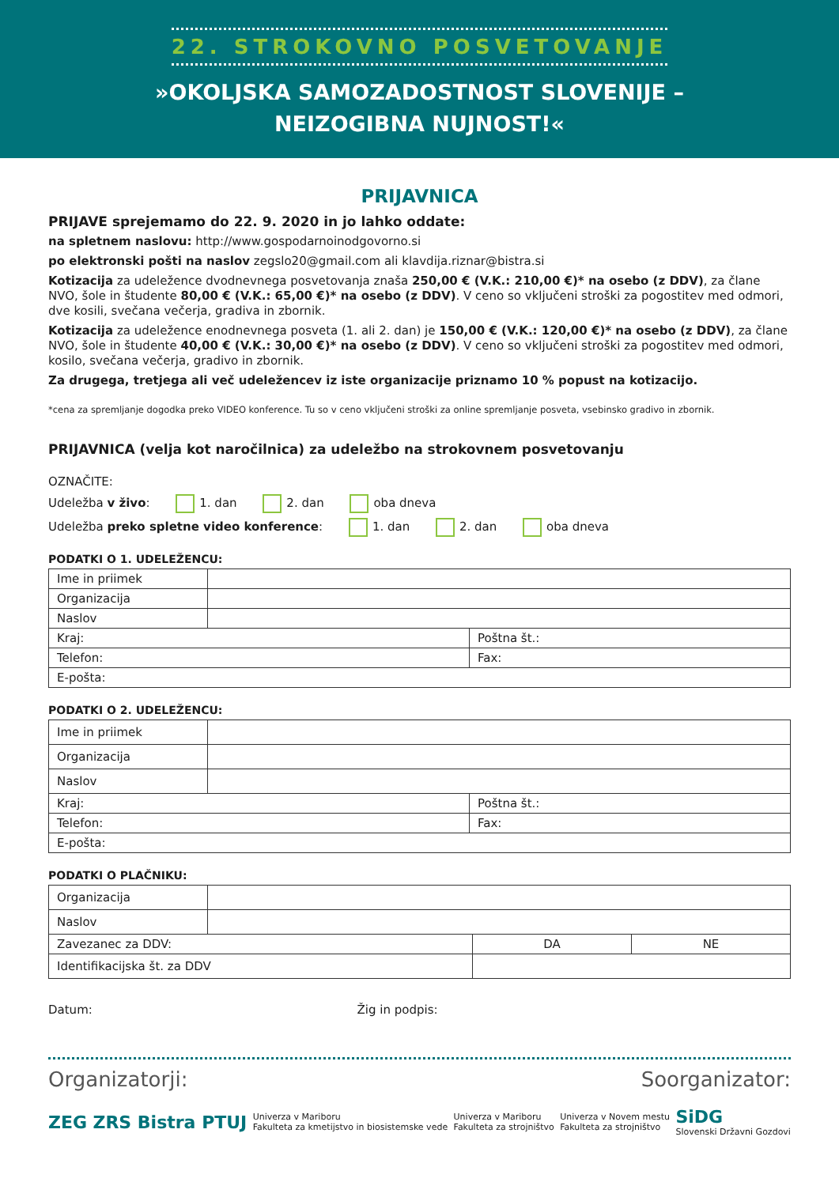22. STROKOVNO POSVETOVANJE
»OKOLJSKA SAMOZADOSTNOST SLOVENIJE –
NEIZOGIBNA NUJNOST!«
PRIJAVNICA
PRIJAVE sprejemamo do 22. 9. 2020 in jo lahko oddate:
na spletnem naslovu: http://www.gospodarnoinodgovorno.si
po elektronski pošti na naslov zegslo20@gmail.com ali klavdija.riznar@bistra.si
Kotizacija za udeležence dvodnevnega posvetovanja znaša 250,00 € (V.K.: 210,00 €)* na osebo (z DDV), za člane NVO, šole in študente 80,00 € (V.K.: 65,00 €)* na osebo (z DDV). V ceno so vključeni stroški za pogostitev med odmori, dve kosili, svečana večerja, gradiva in zbornik.
Kotizacija za udeležence enodnevnega posveta (1. ali 2. dan) je 150,00 € (V.K.: 120,00 €)* na osebo (z DDV), za člane NVO, šole in študente 40,00 € (V.K.: 30,00 €)* na osebo (z DDV). V ceno so vključeni stroški za pogostitev med odmori, kosilo, svečana večerja, gradivo in zbornik.
Za drugega, tretjega ali več udeležencev iz iste organizacije priznamo 10 % popust na kotizacijo.
*cena za spremljanje dogodka preko VIDEO konference. Tu so v ceno vključeni stroški za online spremljanje posveta, vsebinsko gradivo in zbornik.
PRIJAVNICA (velja kot naročilnica) za udeležbo na strokovnem posvetovanju
OZNAČITE:
Udeležba v živo: 1. dan 2. dan oba dneva
Udeležba preko spletne video konference: 1. dan 2. dan oba dneva
PODATKI O 1. UDELEŽENCU:
| Ime in priimek | | |
| Organizacija | | |
| Naslov | | |
| Kraj: | | Poštna št.: |
| Telefon: | | Fax: |
| E-pošta: | | |
PODATKI O 2. UDELEŽENCU:
| Ime in priimek | | |
| Organizacija | | |
| Naslov | | |
| Kraj: | | Poštna št.: |
| Telefon: | | Fax: |
| E-pošta: | | |
PODATKI O PLAČNIKU:
| Organizacija | | | |
| Naslov | | | |
| Zavezanec za DDV: | | DA | NE |
| Identifikacijska št. za DDV | | | |
Datum: Žig in podpis:
Organizatorji: Soorganizator:
ZEG ZRS Bistra PTUJ Univerza v Mariboru
Fakulteta za kmetijstvo in biosistemske vede Univerza v Mariboru
Fakulteta za strojništvo Univerza v Novem mestu
Fakulteta za strojništvo SiDG
Slovenski Državni Gozdovi